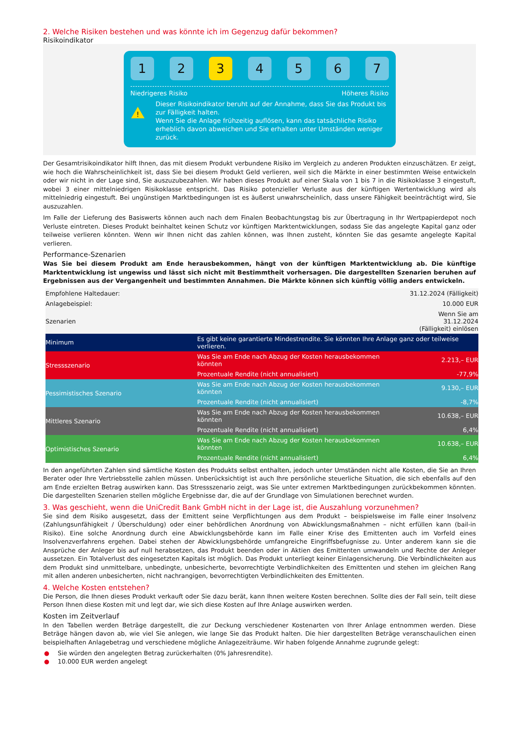2. Welche Risiken bestehen und was könnte ich im Gegenzug dafür bekommen?
Risikoindikator
1 2 3 4 5 6 7
Niedrigeres Risiko Höheres Risiko
!
Dieser Risikoindikator beruht auf der Annahme, dass Sie das Produkt bis zur Fälligkeit halten.
Wenn Sie die Anlage frühzeitig auflösen, kann das tatsächliche Risiko erheblich davon abweichen und Sie erhalten unter Umständen weniger zurück.
Der Gesamtrisikoindikator hilft Ihnen, das mit diesem Produkt verbundene Risiko im Vergleich zu anderen Produkten einzuschätzen. Er zeigt, wie hoch die Wahrscheinlichkeit ist, dass Sie bei diesem Produkt Geld verlieren, weil sich die Märkte in einer bestimmten Weise entwickeln oder wir nicht in der Lage sind, Sie auszuzubezahlen. Wir haben dieses Produkt auf einer Skala von 1 bis 7 in die Risikoklasse 3 eingestuft, wobei 3 einer mittelniedrigen Risikoklasse entspricht. Das Risiko potenzieller Verluste aus der künftigen Wertentwicklung wird als mittelniedrig eingestuft. Bei ungünstigen Marktbedingungen ist es äußerst unwahrscheinlich, dass unsere Fähigkeit beeinträchtigt wird, Sie auszuzahlen.
Im Falle der Lieferung des Basiswerts können auch nach dem Finalen Beobachtungstag bis zur Übertragung in Ihr Wertpapierdepot noch Verluste eintreten. Dieses Produkt beinhaltet keinen Schutz vor künftigen Marktentwicklungen, sodass Sie das angelegte Kapital ganz oder teilweise verlieren könnten. Wenn wir Ihnen nicht das zahlen können, was Ihnen zusteht, könnten Sie das gesamte angelegte Kapital verlieren.
Performance-Szenarien
Was Sie bei diesem Produkt am Ende herausbekommen, hängt von der künftigen Marktentwicklung ab. Die künftige Marktentwicklung ist ungewiss und lässt sich nicht mit Bestimmtheit vorhersagen. Die dargestellten Szenarien beruhen auf Ergebnissen aus der Vergangenheit und bestimmten Annahmen. Die Märkte können sich künftig völlig anders entwickeln.
| Empfohlene Haltedauer: | | 31.12.2024 (Fälligkeit) |
| Anlagebeispiel: | | 10.000 EUR |
| Szenarien | | Wenn Sie am 31.12.2024 (Fälligkeit) einlösen |
| Minimum | Es gibt keine garantierte Mindestrendite. Sie könnten Ihre Anlage ganz oder teilweise verlieren. | |
| Stressszenario | Was Sie am Ende nach Abzug der Kosten herausbekommen könnten | 2.213,– EUR |
| | Prozentuale Rendite (nicht annualisiert) | -77,9% |
| Pessimistisches Szenario | Was Sie am Ende nach Abzug der Kosten herausbekommen könnten | 9.130,– EUR |
| | Prozentuale Rendite (nicht annualisiert) | -8,7% |
| Mittleres Szenario | Was Sie am Ende nach Abzug der Kosten herausbekommen könnten | 10.638,– EUR |
| | Prozentuale Rendite (nicht annualisiert) | 6,4% |
| Optimistisches Szenario | Was Sie am Ende nach Abzug der Kosten herausbekommen könnten | 10.638,– EUR |
| | Prozentuale Rendite (nicht annualisiert) | 6,4% |
In den angeführten Zahlen sind sämtliche Kosten des Produkts selbst enthalten, jedoch unter Umständen nicht alle Kosten, die Sie an Ihren Berater oder Ihre Vertriebsstelle zahlen müssen. Unberücksichtigt ist auch Ihre persönliche steuerliche Situation, die sich ebenfalls auf den am Ende erzielten Betrag auswirken kann. Das Stressszenario zeigt, was Sie unter extremen Marktbedingungen zurückbekommen könnten. Die dargestellten Szenarien stellen mögliche Ergebnisse dar, die auf der Grundlage von Simulationen berechnet wurden.
3. Was geschieht, wenn die UniCredit Bank GmbH nicht in der Lage ist, die Auszahlung vorzunehmen?
Sie sind dem Risiko ausgesetzt, dass der Emittent seine Verpflichtungen aus dem Produkt – beispielsweise im Falle einer Insolvenz (Zahlungsunfähigkeit / Überschuldung) oder einer behördlichen Anordnung von Abwicklungsmaßnahmen – nicht erfüllen kann (bail-in Risiko). Eine solche Anordnung durch eine Abwicklungsbehörde kann im Falle einer Krise des Emittenten auch im Vorfeld eines Insolvenzverfahrens ergehen. Dabei stehen der Abwicklungsbehörde umfangreiche Eingriffsbefugnisse zu. Unter anderem kann sie die Ansprüche der Anleger bis auf null herabsetzen, das Produkt beenden oder in Aktien des Emittenten umwandeln und Rechte der Anleger aussetzen. Ein Totalverlust des eingesetzten Kapitals ist möglich. Das Produkt unterliegt keiner Einlagensicherung. Die Verbindlichkeiten aus dem Produkt sind unmittelbare, unbedingte, unbesicherte, bevorrechtigte Verbindlichkeiten des Emittenten und stehen im gleichen Rang mit allen anderen unbesicherten, nicht nachrangigen, bevorrechtigten Verbindlichkeiten des Emittenten.
4. Welche Kosten entstehen?
Die Person, die Ihnen dieses Produkt verkauft oder Sie dazu berät, kann Ihnen weitere Kosten berechnen. Sollte dies der Fall sein, teilt diese Person Ihnen diese Kosten mit und legt dar, wie sich diese Kosten auf Ihre Anlage auswirken werden.
Kosten im Zeitverlauf
In den Tabellen werden Beträge dargestellt, die zur Deckung verschiedener Kostenarten von Ihrer Anlage entnommen werden. Diese Beträge hängen davon ab, wie viel Sie anlegen, wie lange Sie das Produkt halten. Die hier dargestellten Beträge veranschaulichen einen beispielhaften Anlagebetrag und verschiedene mögliche Anlagezeiträume. Wir haben folgende Annahme zugrunde gelegt:
● Sie würden den angelegten Betrag zurückerhalten (0% Jahresrendite).
● 10.000 EUR werden angelegt